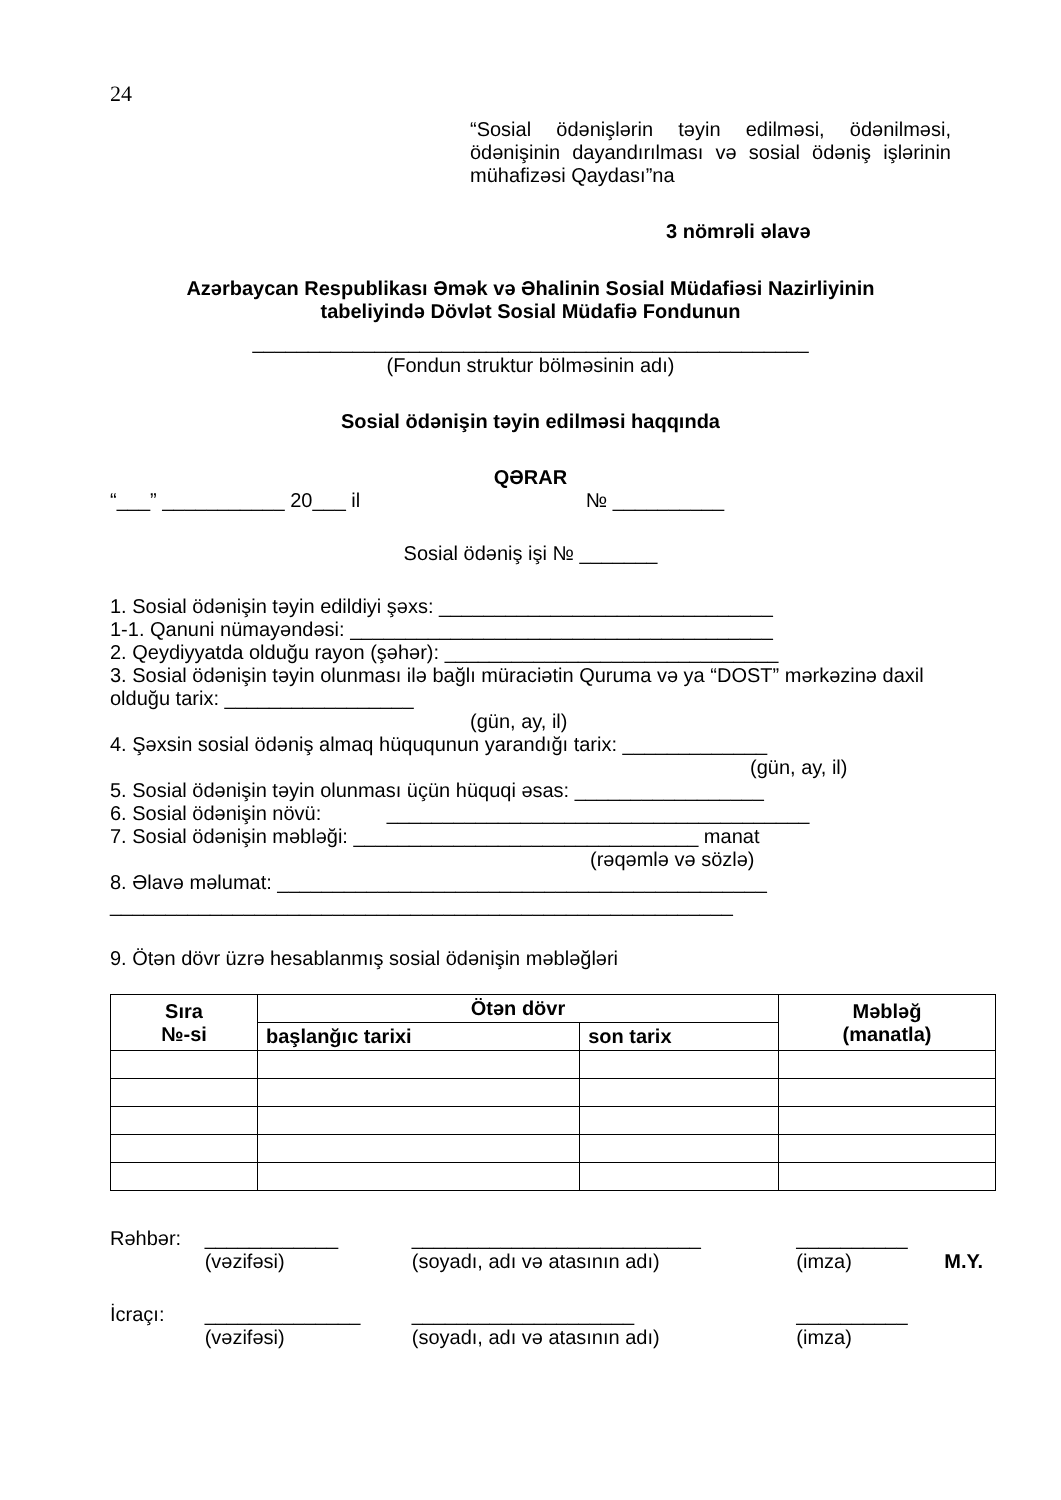24
“Sosial ödənişlərin təyin edilməsi, ödənilməsi, ödənişinin dayandırılması və sosial ödəniş işlərinin mühafizəsi Qaydası”na
3 nömrəli əlavə
Azərbaycan Respublikası Əmək və Əhalinin Sosial Müdafiəsi Nazirliyinin
tabeliyində Dövlət Sosial Müdafiə Fondunun
__________________________________________________
(Fondun struktur bölməsinin adı)
Sosial ödənişin təyin edilməsi haqqında
QƏRAR
“___” ___________ 20___ il № __________
Sosial ödəniş işi № _______
1. Sosial ödənişin təyin edildiyi şəxs: ______________________________
1-1. Qanuni nümayəndəsi: ______________________________________
2. Qeydiyyatda olduğu rayon (şəhər): ______________________________
3. Sosial ödənişin təyin olunması ilə bağlı müraciətin Quruma və ya “DOST” mərkəzinə daxil olduğu tarix: _________________
(gün, ay, il)
4. Şəxsin sosial ödəniş almaq hüququnun yarandığı tarix: _____________
(gün, ay, il)
5. Sosial ödənişin təyin olunması üçün hüquqi əsas: _________________
6. Sosial ödənişin növü: ______________________________________
7. Sosial ödənişin məbləği: _______________________________ manat
(rəqəmlə və sözlə)
8. Əlavə məlumat: ____________________________________________
________________________________________________________
9. Ötən dövr üzrə hesablanmış sosial ödənişin məbləğləri
| Sıra №-si | Ötən dövr | | Məbləğ (manatla) |
| --- | --- | --- | --- |
| | başlanğıc tarixi | son tarix | |
| Rəhbər: | ____________ | __________________________ | __________ | |
| | (vəzifəsi) | (soyadı, adı və atasının adı) | (imza) | M.Y. |
| İcraçı: | ______________ | ____________________ | __________ | |
| | (vəzifəsi) | (soyadı, adı və atasının adı) | (imza) | |